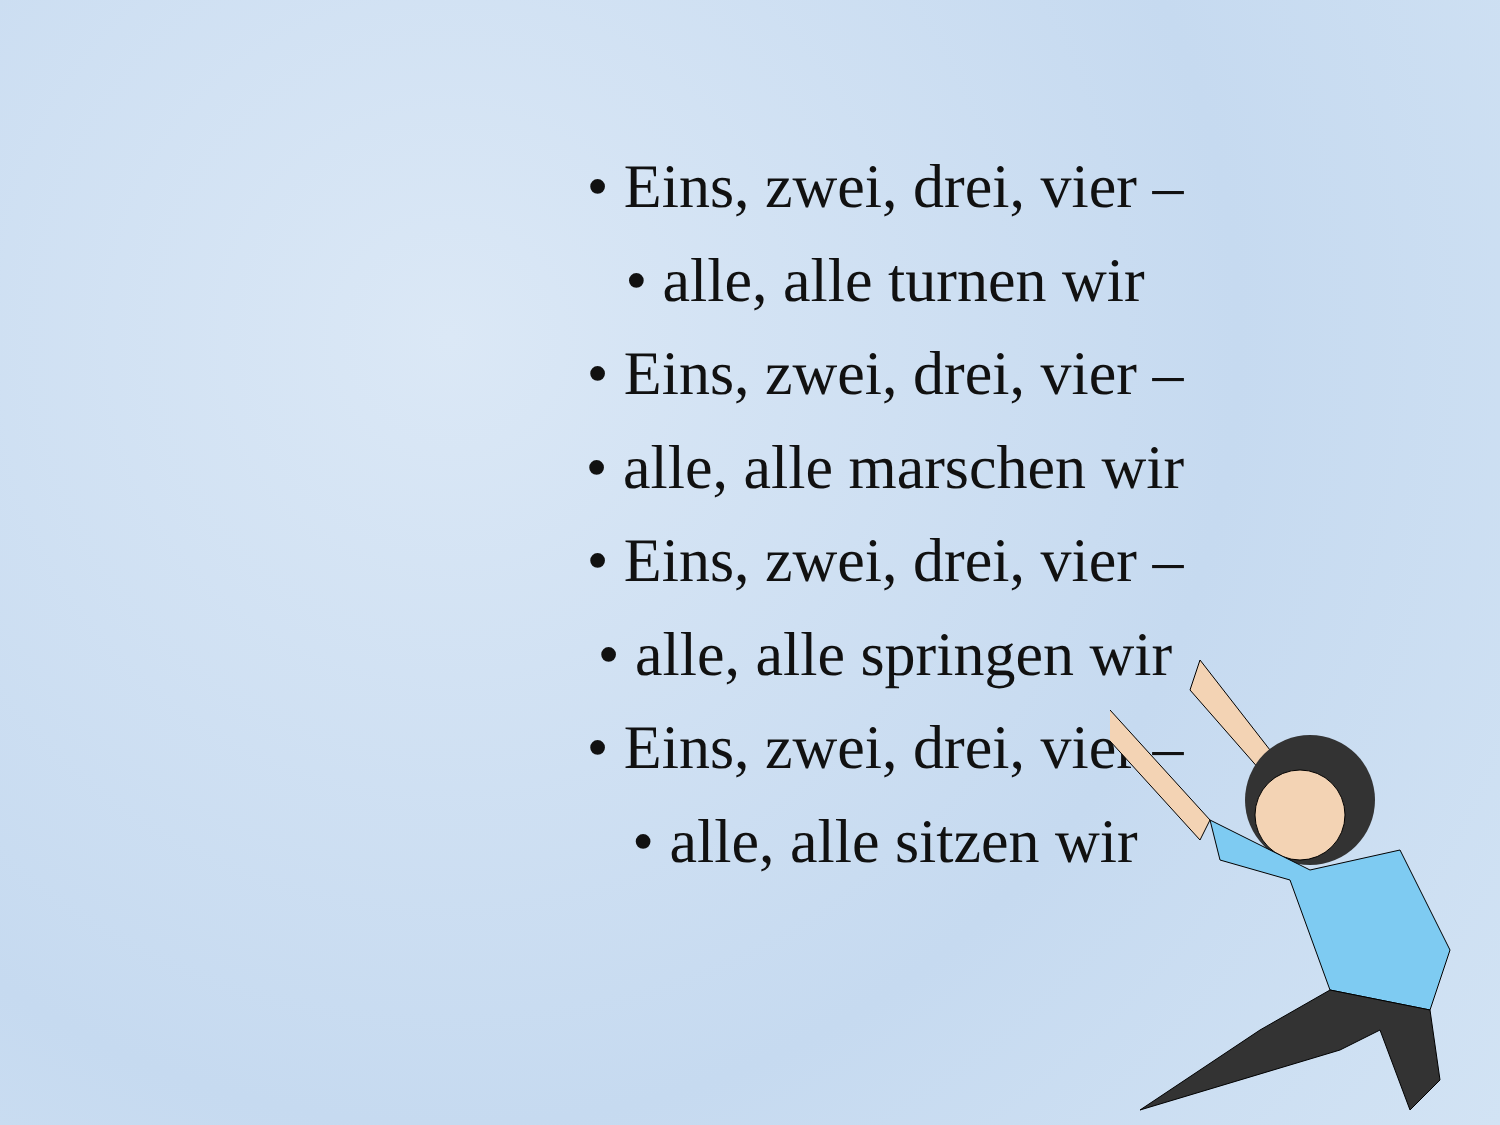• Eins, zwei, drei, vier –
• alle, alle turnen wir
• Eins, zwei, drei, vier –
• alle, alle marschen wir
• Eins, zwei, drei, vier –
• alle, alle springen wir
• Eins, zwei, drei, vier –
• alle, alle sitzen wir